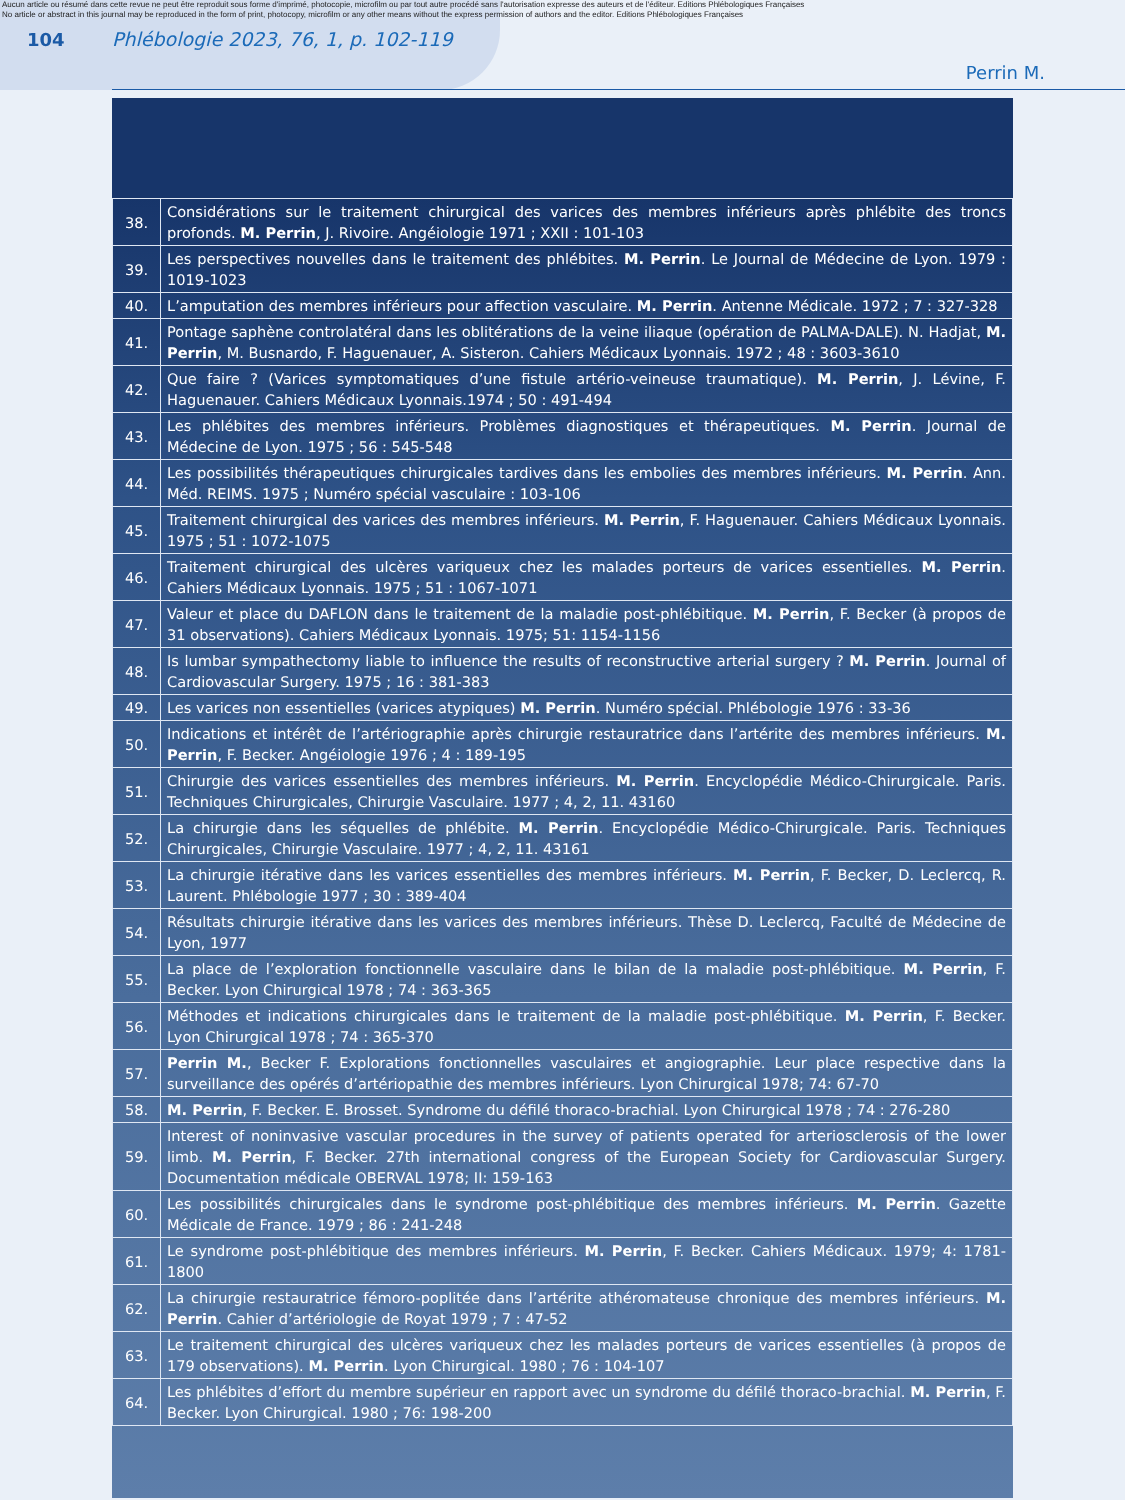Aucun article ou résumé dans cette revue ne peut être reproduit sous forme d'imprimé, photocopie, microfilm ou par tout autre procédé sans l'autorisation expresse des auteurs et de l'éditeur. Editions Phlébologiques Françaises
No article or abstract in this journal may be reproduced in the form of print, photocopy, microfilm or any other means without the express permission of authors and the editor. Editions Phlébologiques Françaises
104 Phlébologie 2023, 76, 1, p. 102-119
Perrin M.
| 38. | Considérations sur le traitement chirurgical des varices des membres inférieurs après phlébite des troncs profonds. M. Perrin , J. Rivoire. Angéiologie 1971 ; XXII : 101-103 |
| 39. | Les perspectives nouvelles dans le traitement des phlébites. M. Perrin . Le Journal de Médecine de Lyon. 1979 : 1019-1023 |
| 40. | L’amputation des membres inférieurs pour affection vasculaire. M. Perrin . Antenne Médicale. 1972 ; 7 : 327-328 |
| 41. | Pontage saphène controlatéral dans les oblitérations de la veine iliaque (opération de PALMA-DALE). N. Hadjat, M. Perrin , M. Busnardo, F. Haguenauer, A. Sisteron. Cahiers Médicaux Lyonnais. 1972 ; 48 : 3603-3610 |
| 42. | Que faire ? (Varices symptomatiques d’une fistule artério-veineuse traumatique). M. Perrin , J. Lévine, F. Haguenauer. Cahiers Médicaux Lyonnais.1974 ; 50 : 491-494 |
| 43. | Les phlébites des membres inférieurs. Problèmes diagnostiques et thérapeutiques. M. Perrin . Journal de Médecine de Lyon. 1975 ; 56 : 545-548 |
| 44. | Les possibilités thérapeutiques chirurgicales tardives dans les embolies des membres inférieurs. M. Perrin . Ann. Méd. REIMS. 1975 ; Numéro spécial vasculaire : 103-106 |
| 45. | Traitement chirurgical des varices des membres inférieurs. M. Perrin , F. Haguenauer. Cahiers Médicaux Lyonnais. 1975 ; 51 : 1072-1075 |
| 46. | Traitement chirurgical des ulcères variqueux chez les malades porteurs de varices essentielles. M. Perrin . Cahiers Médicaux Lyonnais. 1975 ; 51 : 1067-1071 |
| 47. | Valeur et place du DAFLON dans le traitement de la maladie post-phlébitique. M. Perrin , F. Becker (à propos de 31 observations). Cahiers Médicaux Lyonnais. 1975; 51: 1154-1156 |
| 48. | Is lumbar sympathectomy liable to influence the results of reconstructive arterial surgery ? M. Perrin . Journal of Cardiovascular Surgery. 1975 ; 16 : 381-383 |
| 49. | Les varices non essentielles (varices atypiques) M. Perrin . Numéro spécial. Phlébologie 1976 : 33-36 |
| 50. | Indications et intérêt de l’artériographie après chirurgie restauratrice dans l’artérite des membres inférieurs. M. Perrin , F. Becker. Angéiologie 1976 ; 4 : 189-195 |
| 51. | Chirurgie des varices essentielles des membres inférieurs. M. Perrin . Encyclopédie Médico-Chirurgicale. Paris. Techniques Chirurgicales, Chirurgie Vasculaire. 1977 ; 4, 2, 11. 43160 |
| 52. | La chirurgie dans les séquelles de phlébite. M. Perrin . Encyclopédie Médico-Chirurgicale. Paris. Techniques Chirurgicales, Chirurgie Vasculaire. 1977 ; 4, 2, 11. 43161 |
| 53. | La chirurgie itérative dans les varices essentielles des membres inférieurs. M. Perrin , F. Becker, D. Leclercq, R. Laurent. Phlébologie 1977 ; 30 : 389-404 |
| 54. | Résultats chirurgie itérative dans les varices des membres inférieurs. Thèse D. Leclercq, Faculté de Médecine de Lyon, 1977 |
| 55. | La place de l’exploration fonctionnelle vasculaire dans le bilan de la maladie post-phlébitique. M. Perrin , F. Becker. Lyon Chirurgical 1978 ; 74 : 363-365 |
| 56. | Méthodes et indications chirurgicales dans le traitement de la maladie post-phlébitique. M. Perrin , F. Becker. Lyon Chirurgical 1978 ; 74 : 365-370 |
| 57. | Perrin M. , Becker F. Explorations fonctionnelles vasculaires et angiographie. Leur place respective dans la surveillance des opérés d’artériopathie des membres inférieurs. Lyon Chirurgical 1978; 74: 67-70 |
| 58. | M. Perrin , F. Becker. E. Brosset. Syndrome du défilé thoraco-brachial. Lyon Chirurgical 1978 ; 74 : 276-280 |
| 59. | Interest of noninvasive vascular procedures in the survey of patients operated for arteriosclerosis of the lower limb. M. Perrin , F. Becker. 27th international congress of the European Society for Cardiovascular Surgery. Documentation médicale OBERVAL 1978; II: 159-163 |
| 60. | Les possibilités chirurgicales dans le syndrome post-phlébitique des membres inférieurs. M. Perrin . Gazette Médicale de France. 1979 ; 86 : 241-248 |
| 61. | Le syndrome post-phlébitique des membres inférieurs. M. Perrin , F. Becker. Cahiers Médicaux. 1979; 4: 1781-1800 |
| 62. | La chirurgie restauratrice fémoro-poplitée dans l’artérite athéromateuse chronique des membres inférieurs. M. Perrin . Cahier d’artériologie de Royat 1979 ; 7 : 47-52 |
| 63. | Le traitement chirurgical des ulcères variqueux chez les malades porteurs de varices essentielles (à propos de 179 observations). M. Perrin . Lyon Chirurgical. 1980 ; 76 : 104-107 |
| 64. | Les phlébites d’effort du membre supérieur en rapport avec un syndrome du défilé thoraco-brachial. M. Perrin , F. Becker. Lyon Chirurgical. 1980 ; 76: 198-200 |